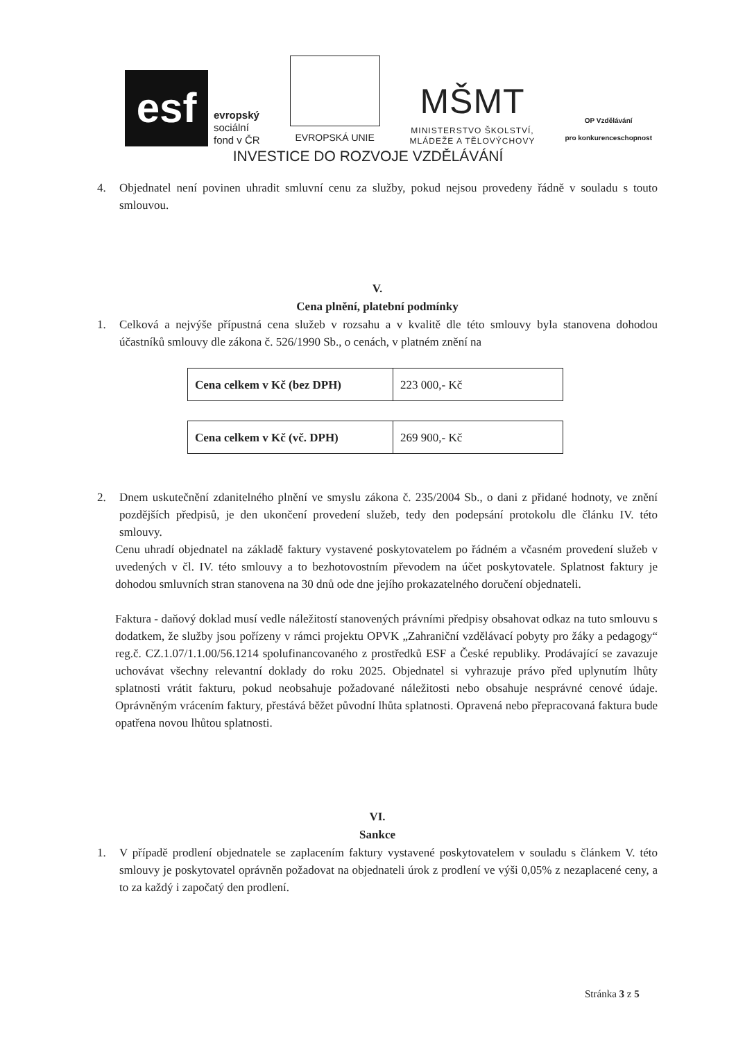esf
evropský
sociální
fond v ČR
EVROPSKÁ UNIE
MŠMT
MINISTERSTVO ŠKOLSTVÍ,
MLÁDEŽE A TĚLOVÝCHOVY
OP Vzdělávání
pro konkurenceschopnost
INVESTICE DO ROZVOJE VZDĚLÁVÁNÍ
4. Objednatel není povinen uhradit smluvní cenu za služby, pokud nejsou provedeny řádně v souladu s touto smlouvou.
V.
Cena plnění, platební podmínky
1. Celková a nejvýše přípustná cena služeb v rozsahu a v kvalitě dle této smlouvy byla stanovena dohodou účastníků smlouvy dle zákona č. 526/1990 Sb., o cenách, v platném znění na
| Cena celkem v Kč (bez DPH) | 223 000,- Kč |
| Cena celkem v Kč (vč. DPH) | 269 900,- Kč |
2. Dnem uskutečnění zdanitelného plnění ve smyslu zákona č. 235/2004 Sb., o dani z přidané hodnoty, ve znění pozdějších předpisů, je den ukončení provedení služeb, tedy den podepsání protokolu dle článku IV. této smlouvy.
Cenu uhradí objednatel na základě faktury vystavené poskytovatelem po řádném a včasném provedení služeb v uvedených v čl. IV. této smlouvy a to bezhotovostním převodem na účet poskytovatele. Splatnost faktury je dohodou smluvních stran stanovena na 30 dnů ode dne jejího prokazatelného doručení objednateli.
Faktura - daňový doklad musí vedle náležitostí stanovených právními předpisy obsahovat odkaz na tuto smlouvu s dodatkem, že služby jsou pořízeny v rámci projektu OPVK „Zahraniční vzdělávací pobyty pro žáky a pedagogy“ reg.č. CZ.1.07/1.1.00/56.1214 spolufinancovaného z prostředků ESF a České republiky. Prodávající se zavazuje uchovávat všechny relevantní doklady do roku 2025. Objednatel si vyhrazuje právo před uplynutím lhůty splatnosti vrátit fakturu, pokud neobsahuje požadované náležitosti nebo obsahuje nesprávné cenové údaje. Oprávněným vrácením faktury, přestává běžet původní lhůta splatnosti. Opravená nebo přepracovaná faktura bude opatřena novou lhůtou splatnosti.
VI.
Sankce
1. V případě prodlení objednatele se zaplacením faktury vystavené poskytovatelem v souladu s článkem V. této smlouvy je poskytovatel oprávněn požadovat na objednateli úrok z prodlení ve výši 0,05% z nezaplacené ceny, a to za každý i započatý den prodlení.
Stránka 3 z 5